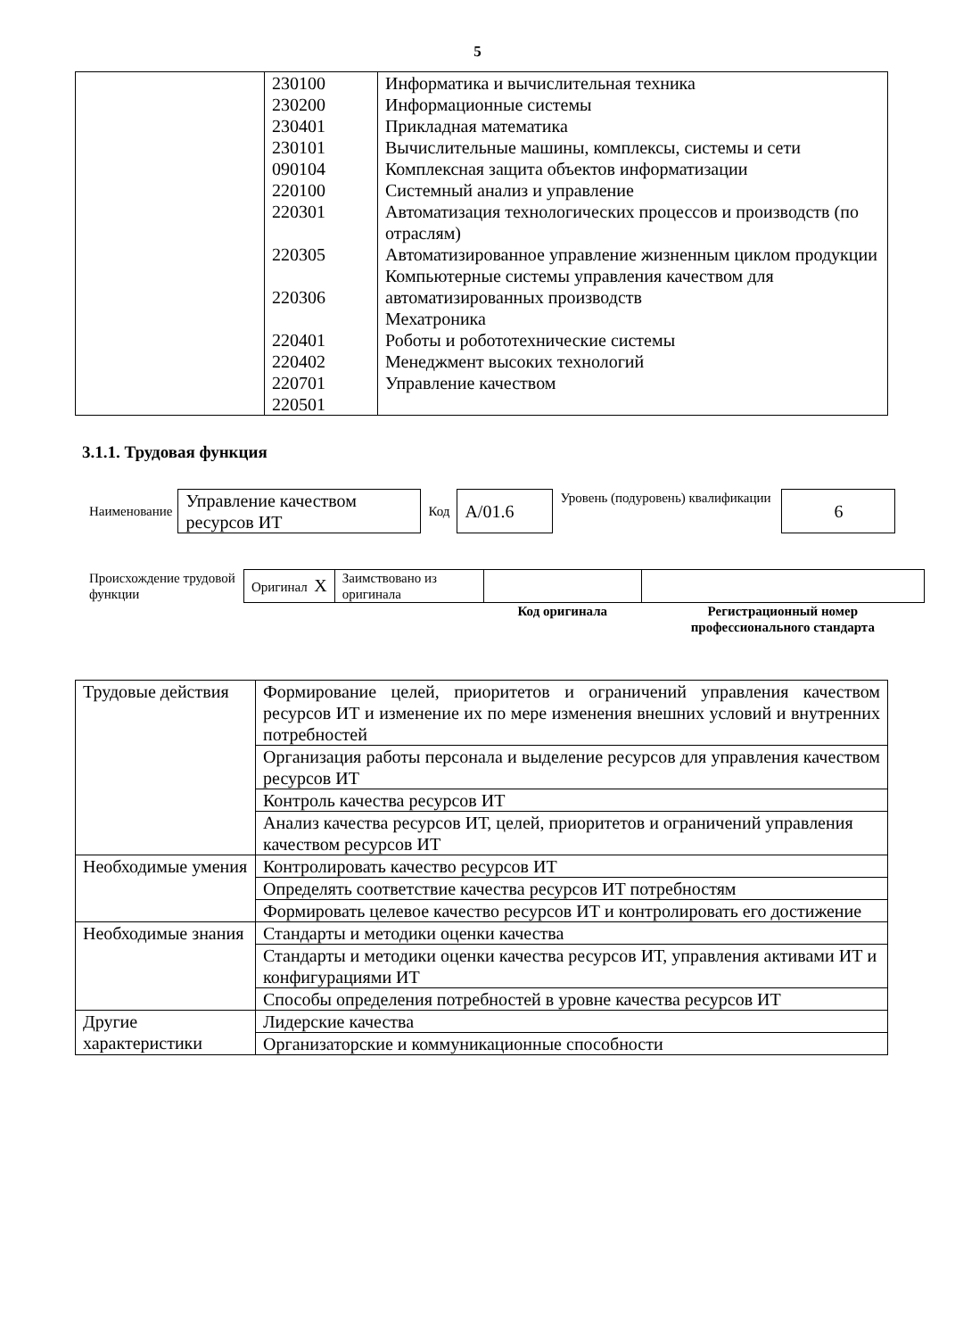5
| | 230100 230200 230401 230101 090104 220100 220301 220305 220306 220401 220402 220701 220501 | Информатика и вычислительная техника Информационные системы Прикладная математика Вычислительные машины, комплексы, системы и сети Комплексная защита объектов информатизации Системный анализ и управление Автоматизация технологических процессов и производств (по отраслям) Автоматизированное управление жизненным циклом продукции Компьютерные системы управления качеством для автоматизированных производств Мехатроника Роботы и робототехнические системы Менеджмент высоких технологий Управление качеством |
3.1.1. Трудовая функция
| Наименование | Управление качеством ресурсов ИТ | Код | А/01.6 | Уровень (подуровень) квалификации | 6 |
| Происхождение трудовой функции | Оригинал X | Заимствовано из оригинала | | |
| | | | Код оригинала | Регистрационный номер профессионального стандарта |
| Трудовые действия | Формирование целей, приоритетов и ограничений управления качеством ресурсов ИТ и изменение их по мере изменения внешних условий и внутренних потребностей |
| | Организация работы персонала и выделение ресурсов для управления качеством ресурсов ИТ |
| | Контроль качества ресурсов ИТ |
| | Анализ качества ресурсов ИТ, целей, приоритетов и ограничений управления качеством ресурсов ИТ |
| Необходимые умения | Контролировать качество ресурсов ИТ |
| | Определять соответствие качества ресурсов ИТ потребностям |
| | Формировать целевое качество ресурсов ИТ и контролировать его достижение |
| Необходимые знания | Стандарты и методики оценки качества |
| | Стандарты и методики оценки качества ресурсов ИТ, управления активами ИТ и конфигурациями ИТ |
| | Способы определения потребностей в уровне качества ресурсов ИТ |
| Другие характеристики | Лидерские качества |
| | Организаторские и коммуникационные способности |